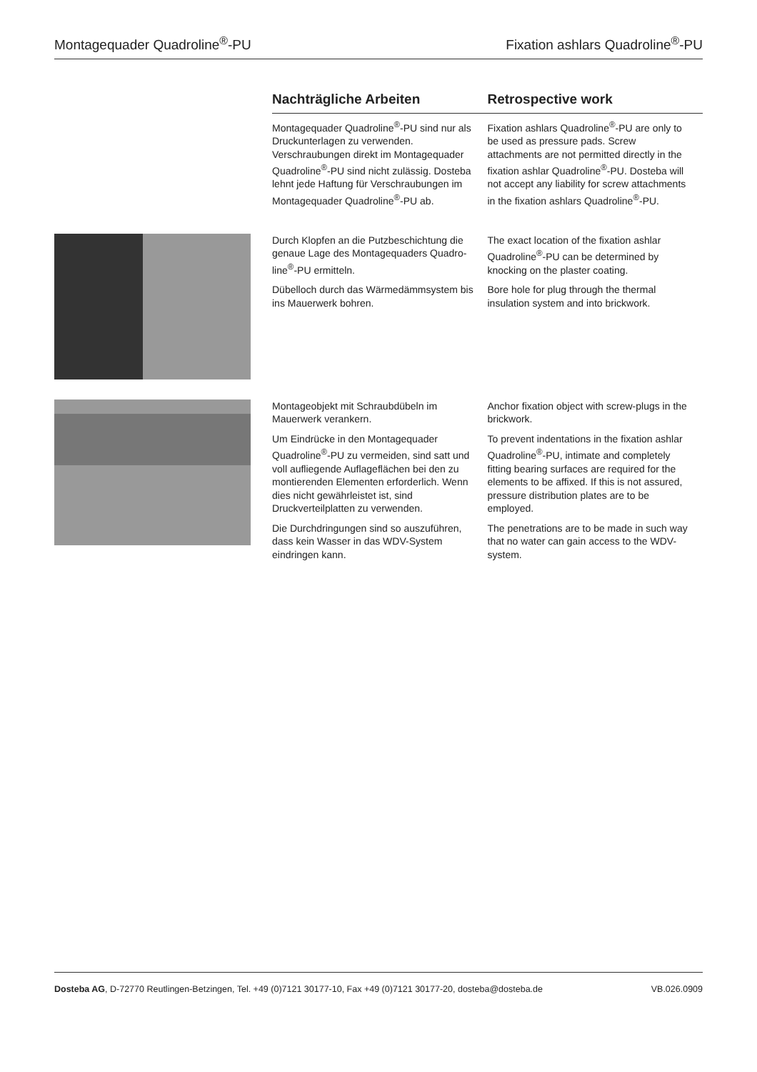Montagequader Quadroline<sup>®</sup>-PU Fixation ashlars Quadroline<sup>®</sup>-PU
Nachträgliche Arbeiten Retrospective work
Montagequader Quadroline<sup>®</sup>-PU sind nur als Druckunterlagen zu verwenden. Verschraubungen direkt im Montagequader Quadroline<sup>®</sup>-PU sind nicht zulässig. Dosteba lehnt jede Haftung für Verschraubungen im Montagequader Quadroline<sup>®</sup>-PU ab.
Fixation ashlars Quadroline<sup>®</sup>-PU are only to be used as pressure pads. Screw attachments are not permitted directly in the fixation ashlar Quadroline<sup>®</sup>-PU. Dosteba will not accept any liability for screw attachments in the fixation ashlars Quadroline<sup>®</sup>-PU.
Durch Klopfen an die Putzbeschichtung die genaue Lage des Montagequaders Quadro-line<sup>®</sup>-PU ermitteln.
Dübelloch durch das Wärmedämmsystem bis ins Mauerwerk bohren.
The exact location of the fixation ashlar Quadroline<sup>®</sup>-PU can be determined by knocking on the plaster coating.
Bore hole for plug through the thermal insulation system and into brickwork.
Montageobjekt mit Schraubdübeln im Mauerwerk verankern.
Um Eindrücke in den Montagequader Quadroline<sup>®</sup>-PU zu vermeiden, sind satt und voll aufliegende Auflageflächen bei den zu montierenden Elementen erforderlich. Wenn dies nicht gewährleistet ist, sind Druckverteilplatten zu verwenden.
Die Durchdringungen sind so auszuführen, dass kein Wasser in das WDV-System eindringen kann.
Anchor fixation object with screw-plugs in the brickwork.
To prevent indentations in the fixation ashlar Quadroline<sup>®</sup>-PU, intimate and completely fitting bearing surfaces are required for the elements to be affixed. If this is not assured, pressure distribution plates are to be employed.
The penetrations are to be made in such way that no water can gain access to the WDV-system.
Dosteba AG, D-72770 Reutlingen-Betzingen, Tel. +49 (0)7121 30177-10, Fax +49 (0)7121 30177-20, dosteba@dosteba.de VB.026.0909